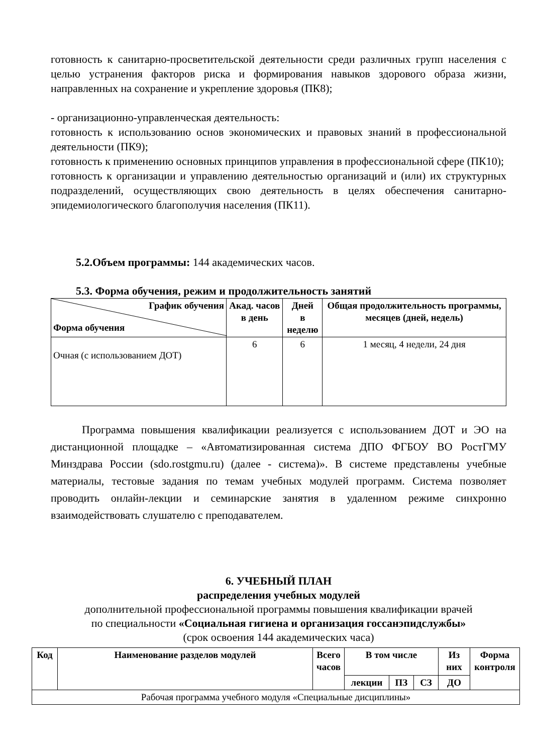готовность к санитарно-просветительской деятельности среди различных групп населения с целью устранения факторов риска и формирования навыков здорового образа жизни, направленных на сохранение и укрепление здоровья (ПК8);
- организационно-управленческая деятельность:
готовность к использованию основ экономических и правовых знаний в профессиональной деятельности (ПК9);
готовность к применению основных принципов управления в профессиональной сфере (ПК10);
готовность к организации и управлению деятельностью организаций и (или) их структурных подразделений, осуществляющих свою деятельность в целях обеспечения санитарно-эпидемиологического благополучия населения (ПК11).
5.2.Объем программы: 144 академических часов.
5.3. Форма обучения, режим и продолжительность занятий
| График обучения Форма обучения | Акад. часов в день | Дней в неделю | Общая продолжительность программы, месяцев (дней, недель) |
| --- | --- | --- | --- |
| Очная (с использованием ДОТ) | 6 | 6 | 1 месяц, 4 недели, 24 дня |
Программа повышения квалификации реализуется с использованием ДОТ и ЭО на дистанционной площадке – «Автоматизированная система ДПО ФГБОУ ВО РостГМУ Минздрава России (sdo.rostgmu.ru) (далее - система)». В системе представлены учебные материалы, тестовые задания по темам учебных модулей программ. Система позволяет проводить онлайн-лекции и семинарские занятия в удаленном режиме синхронно взаимодействовать слушателю с преподавателем.
6. УЧЕБНЫЙ ПЛАН
распределения учебных модулей
дополнительной профессиональной программы повышения квалификации врачей
по специальности «Социальная гигиена и организация госсанэпидслужбы»
(срок освоения 144 академических часа)
| Код | Наименование разделов модулей | Всего часов | В том числе | | | Из них | Форма контроля |
| --- | --- | --- | --- | --- | --- | --- | --- |
| | | | лекции | ПЗ | СЗ | ДО | |
| Рабочая программа учебного модуля «Специальные дисциплины» | | | | | | | |